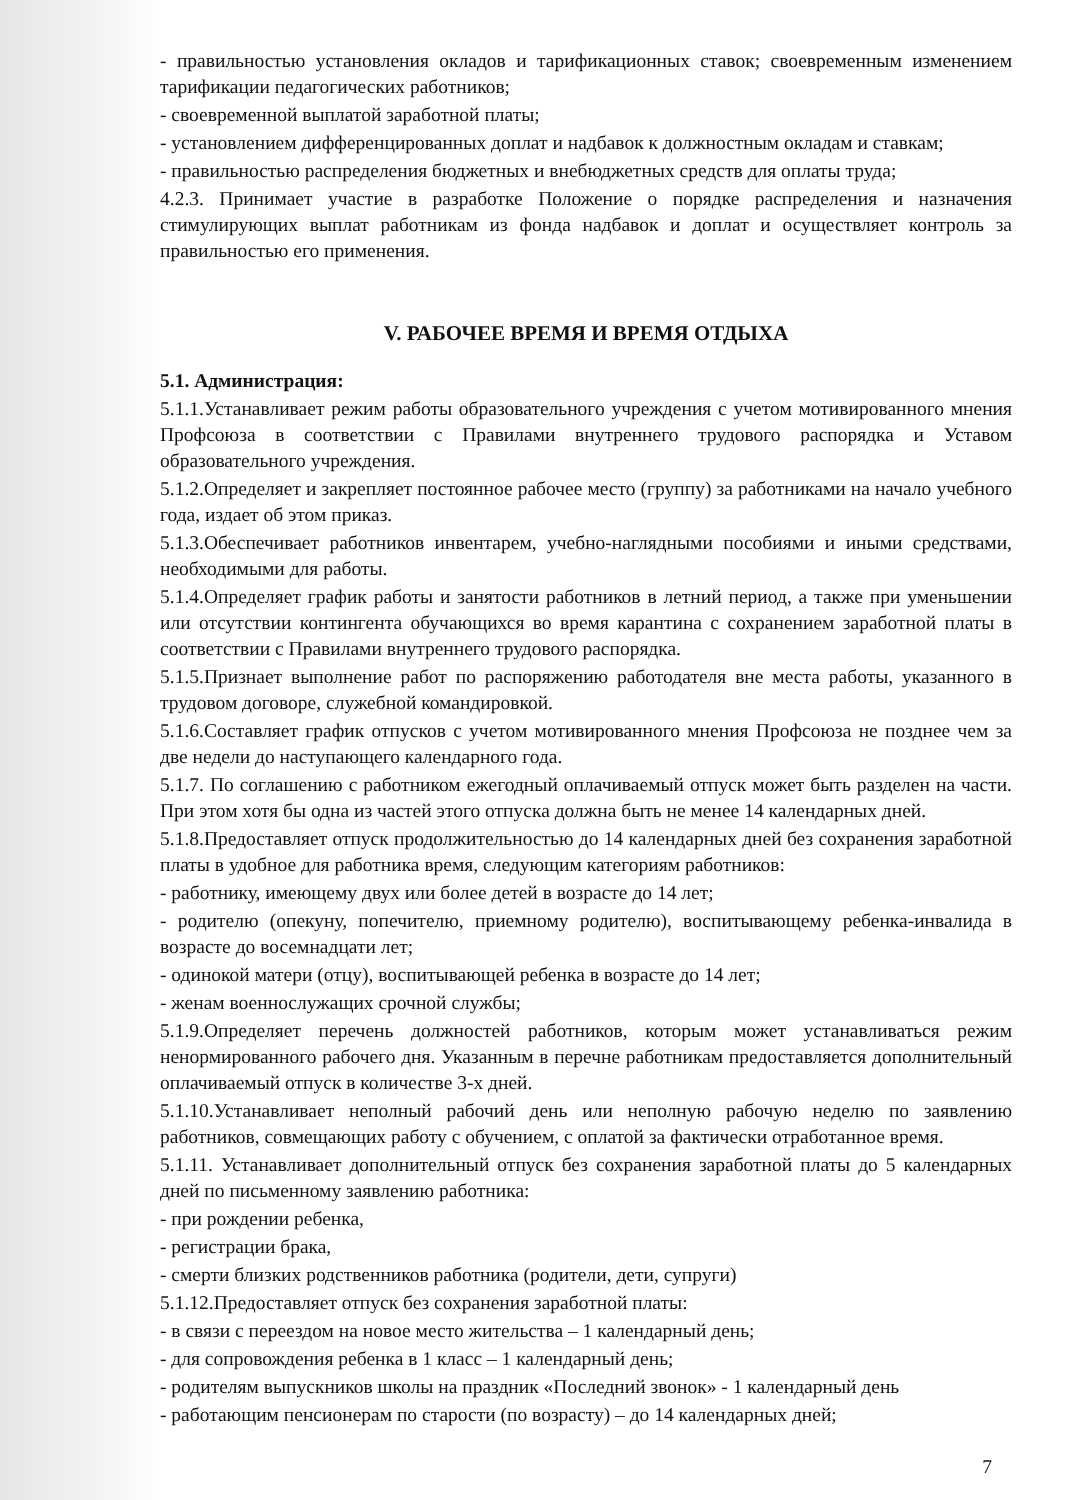- правильностью установления окладов и тарификационных ставок; своевременным изменением тарификации педагогических работников;
- своевременной выплатой заработной платы;
- установлением дифференцированных доплат и надбавок к должностным окладам и ставкам;
- правильностью распределения бюджетных и внебюджетных средств для оплаты труда;
4.2.3. Принимает участие в разработке Положение о порядке распределения и назначения стимулирующих выплат работникам из фонда надбавок и доплат и осуществляет контроль за правильностью его применения.
V. РАБОЧЕЕ ВРЕМЯ И ВРЕМЯ ОТДЫХА
5.1. Администрация:
5.1.1.Устанавливает режим работы образовательного учреждения с учетом мотивированного мнения Профсоюза в соответствии с Правилами внутреннего трудового распорядка и Уставом образовательного учреждения.
5.1.2.Определяет и закрепляет постоянное рабочее место (группу) за работниками на начало учебного года, издает об этом приказ.
5.1.3.Обеспечивает работников инвентарем, учебно-наглядными пособиями и иными средствами, необходимыми для работы.
5.1.4.Определяет график работы и занятости работников в летний период, а также при уменьшении или отсутствии контингента обучающихся во время карантина с сохранением заработной платы в соответствии с Правилами внутреннего трудового распорядка.
5.1.5.Признает выполнение работ по распоряжению работодателя вне места работы, указанного в трудовом договоре, служебной командировкой.
5.1.6.Составляет график отпусков с учетом мотивированного мнения Профсоюза не позднее чем за две недели до наступающего календарного года.
5.1.7. По соглашению с работником ежегодный оплачиваемый отпуск может быть разделен на части. При этом хотя бы одна из частей этого отпуска должна быть не менее 14 календарных дней.
5.1.8.Предоставляет отпуск продолжительностью до 14 календарных дней без сохранения заработной платы в удобное для работника время, следующим категориям работников:
- работнику, имеющему двух или более детей в возрасте до 14 лет;
- родителю (опекуну, попечителю, приемному родителю), воспитывающему ребенка-инвалида в возрасте до восемнадцати лет;
- одинокой матери (отцу), воспитывающей ребенка в возрасте до 14 лет;
- женам военнослужащих срочной службы;
5.1.9.Определяет перечень должностей работников, которым может устанавливаться режим ненормированного рабочего дня. Указанным в перечне работникам предоставляется дополнительный оплачиваемый отпуск в количестве 3-х дней.
5.1.10.Устанавливает неполный рабочий день или неполную рабочую неделю по заявлению работников, совмещающих работу с обучением, с оплатой за фактически отработанное время.
5.1.11. Устанавливает дополнительный отпуск без сохранения заработной платы до 5 календарных дней по письменному заявлению работника:
- при рождении ребенка,
- регистрации брака,
- смерти близких родственников работника (родители, дети, супруги)
5.1.12.Предоставляет отпуск без сохранения заработной платы:
- в связи с переездом на новое место жительства – 1 календарный день;
- для сопровождения ребенка в 1 класс – 1 календарный день;
- родителям выпускников школы на праздник «Последний звонок» - 1 календарный день
- работающим пенсионерам по старости (по возрасту) – до 14 календарных дней;
7